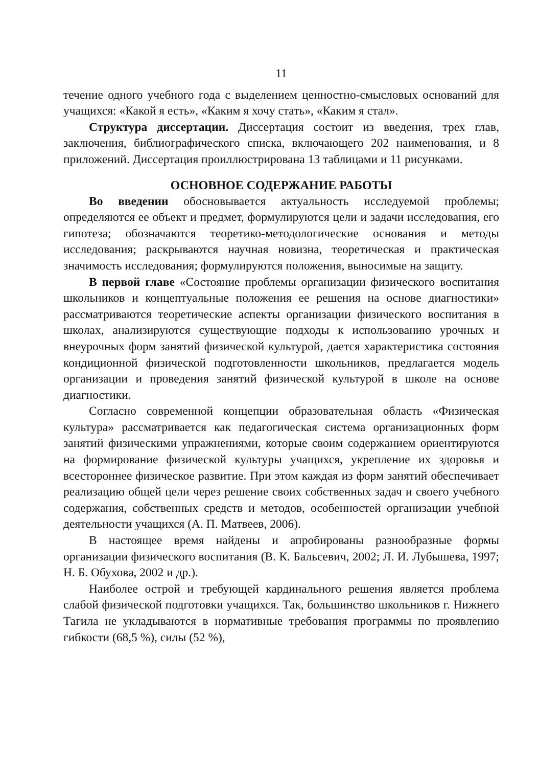11
течение одного учебного года с выделением ценностно-смысловых оснований для учащихся: «Какой я есть», «Каким я хочу стать», «Каким я стал».
Структура диссертации. Диссертация состоит из введения, трех глав, заключения, библиографического списка, включающего 202 наименования, и 8 приложений. Диссертация проиллюстрирована 13 таблицами и 11 рисунками.
ОСНОВНОЕ СОДЕРЖАНИЕ РАБОТЫ
Во введении обосновывается актуальность исследуемой проблемы; определяются ее объект и предмет, формулируются цели и задачи исследования, его гипотеза; обозначаются теоретико-методологические основания и методы исследования; раскрываются научная новизна, теоретическая и практическая значимость исследования; формулируются положения, выносимые на защиту.
В первой главе «Состояние проблемы организации физического воспитания школьников и концептуальные положения ее решения на основе диагностики» рассматриваются теоретические аспекты организации физического воспитания в школах, анализируются существующие подходы к использованию урочных и внеурочных форм занятий физической культурой, дается характеристика состояния кондиционной физической подготовленности школьников, предлагается модель организации и проведения занятий физической культурой в школе на основе диагностики.
Согласно современной концепции образовательная область «Физическая культура» рассматривается как педагогическая система организационных форм занятий физическими упражнениями, которые своим содержанием ориентируются на формирование физической культуры учащихся, укрепление их здоровья и всестороннее физическое развитие. При этом каждая из форм занятий обеспечивает реализацию общей цели через решение своих собственных задач и своего учебного содержания, собственных средств и методов, особенностей организации учебной деятельности учащихся (А. П. Матвеев, 2006).
В настоящее время найдены и апробированы разнообразные формы организации физического воспитания (В. К. Бальсевич, 2002; Л. И. Лубышева, 1997; Н. Б. Обухова, 2002 и др.).
Наиболее острой и требующей кардинального решения является проблема слабой физической подготовки учащихся. Так, большинство школьников г. Нижнего Тагила не укладываются в нормативные требования программы по проявлению гибкости (68,5 %), силы (52 %),